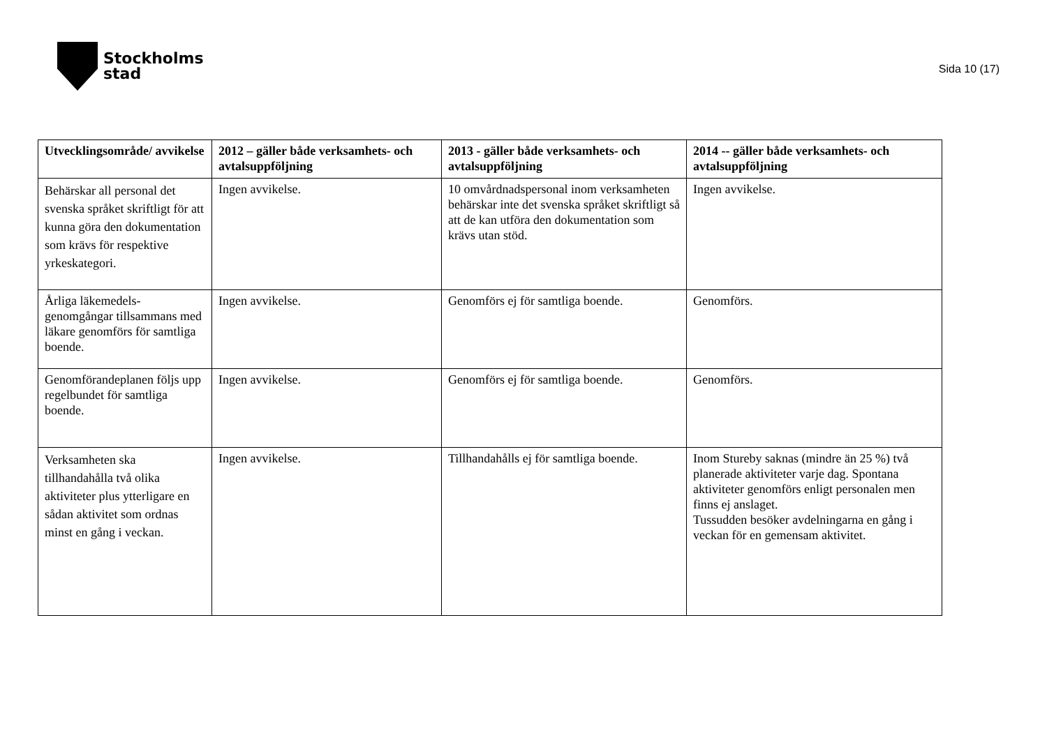Stockholms
stad
Sida 10 (17)
| Utvecklingsområde/ avvikelse | 2012 – gäller både verksamhets- och avtalsuppföljning | 2013 - gäller både verksamhets- och avtalsuppföljning | 2014 -- gäller både verksamhets- och avtalsuppföljning |
| --- | --- | --- | --- |
| Behärskar all personal det svenska språket skriftligt för att kunna göra den dokumentation som krävs för respektive yrkeskategori. | Ingen avvikelse. | 10 omvårdnadspersonal inom verksamheten behärskar inte det svenska språket skriftligt så att de kan utföra den dokumentation som krävs utan stöd. | Ingen avvikelse. |
| Årliga läkemedels-genomgångar tillsammans med läkare genomförs för samtliga boende. | Ingen avvikelse. | Genomförs ej för samtliga boende. | Genomförs. |
| Genomförandeplanen följs upp regelbundet för samtliga boende. | Ingen avvikelse. | Genomförs ej för samtliga boende. | Genomförs. |
| Verksamheten ska tillhandahålla två olika aktiviteter plus ytterligare en sådan aktivitet som ordnas minst en gång i veckan. | Ingen avvikelse. | Tillhandahålls ej för samtliga boende. | Inom Stureby saknas (mindre än 25 %) två planerade aktiviteter varje dag. Spontana aktiviteter genomförs enligt personalen men finns ej anslaget. Tussudden besöker avdelningarna en gång i veckan för en gemensam aktivitet. |